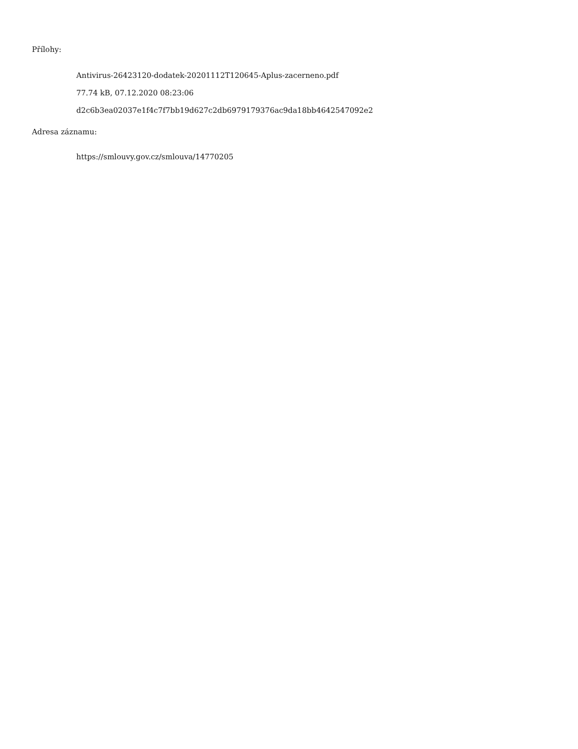Přílohy:
Antivirus-26423120-dodatek-20201112T120645-Aplus-zacerneno.pdf
77.74 kB, 07.12.2020 08:23:06
d2c6b3ea02037e1f4c7f7bb19d627c2db6979179376ac9da18bb4642547092e2
Adresa záznamu:
https://smlouvy.gov.cz/smlouva/14770205